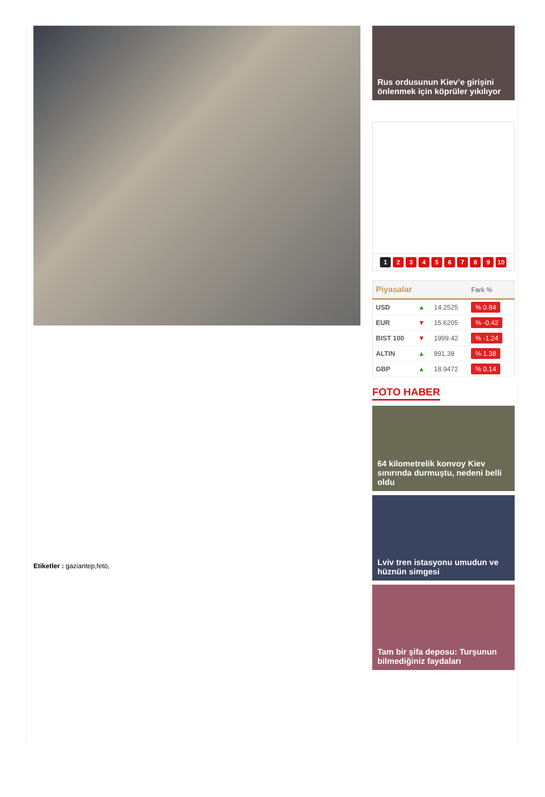Etiketler : gaziantep,fetö,
Rus ordusunun Kiev’e girişini önlenmek için köprüler yıkılıyor
123456789 10
| Piyasalar | | | Fark % |
| --- | --- | --- | --- |
| USD | ▲ | 14.2525 | % 0.84 |
| EUR | ▼ | 15.6205 | % -0.42 |
| BIST 100 | ▼ | 1999.42 | % -1.24 |
| ALTIN | ▲ | 891.38 | % 1.38 |
| GBP | ▲ | 18.9472 | % 0.14 |
FOTO HABER
64 kilometrelik konvoy Kiev sınırında durmuştu, nedeni belli oldu
Lviv tren istasyonu umudun ve hüznün simgesi
Tam bir şifa deposu: Turşunun bilmediğiniz faydaları